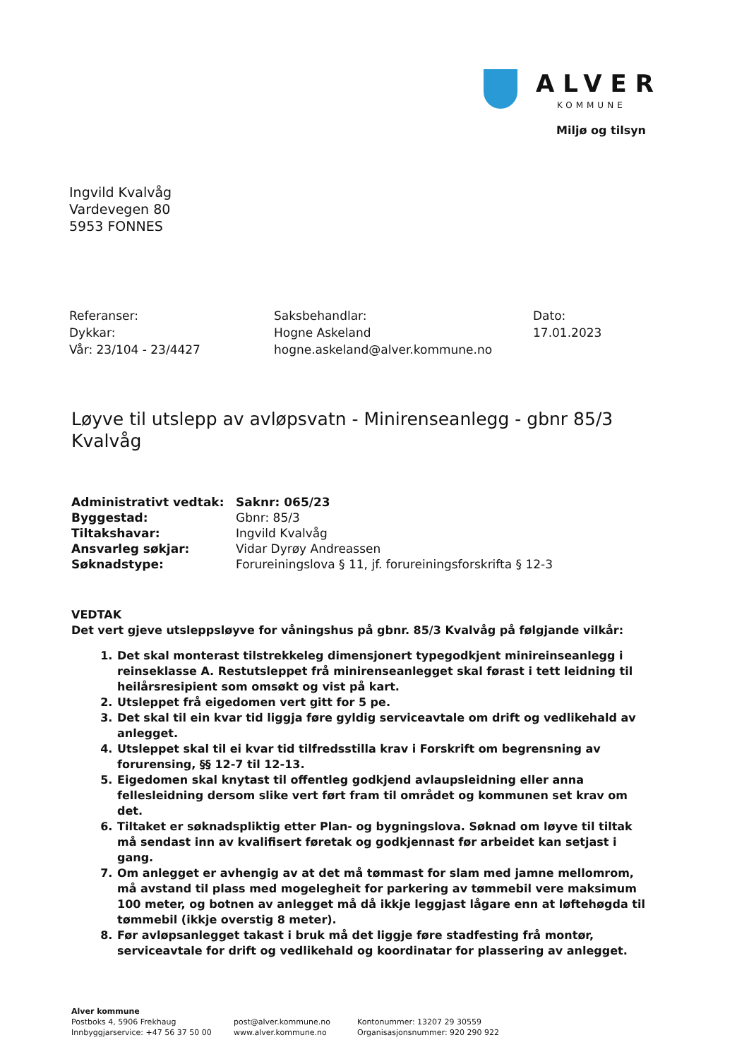ALVER
KOMMUNE
Miljø og tilsyn
Ingvild Kvalvåg
Vardevegen 80
5953 FONNES
Referanser:
Dykkar:
Vår: 23/104 - 23/4427
Saksbehandlar:
Hogne Askeland
hogne.askeland@alver.kommune.no
Dato:
17.01.2023
Løyve til utslepp av avløpsvatn - Minirenseanlegg - gbnr 85/3 Kvalvåg
| Administrativt vedtak: | Saknr: 065/23 |
| Byggestad: | Gbnr: 85/3 |
| Tiltakshavar: | Ingvild Kvalvåg |
| Ansvarleg søkjar: | Vidar Dyrøy Andreassen |
| Søknadstype: | Forureiningslova § 11, jf. forureiningsforskrifta § 12-3 |
VEDTAK
Det vert gjeve utsleppsløyve for våningshus på gbnr. 85/3 Kvalvåg på følgjande vilkår:
1. Det skal monterast tilstrekkeleg dimensjonert typegodkjent minireinseanlegg i reinseklasse A. Restutsleppet frå minirenseanlegget skal førast i tett leidning til heilårsresipient som omsøkt og vist på kart.
2. Utsleppet frå eigedomen vert gitt for 5 pe.
3. Det skal til ein kvar tid liggja føre gyldig serviceavtale om drift og vedlikehald av anlegget.
4. Utsleppet skal til ei kvar tid tilfredsstilla krav i Forskrift om begrensning av forurensing, §§ 12-7 til 12-13.
5. Eigedomen skal knytast til offentleg godkjend avlaupsleidning eller anna fellesleidning dersom slike vert ført fram til området og kommunen set krav om det.
6. Tiltaket er søknadspliktig etter Plan- og bygningslova. Søknad om løyve til tiltak må sendast inn av kvalifisert føretak og godkjennast før arbeidet kan setjast i gang.
7. Om anlegget er avhengig av at det må tømmast for slam med jamne mellomrom, må avstand til plass med mogelegheit for parkering av tømmebil vere maksimum 100 meter, og botnen av anlegget må då ikkje leggjast lågare enn at løftehøgda til tømmebil (ikkje overstig 8 meter).
8. Før avløpsanlegget takast i bruk må det liggje føre stadfesting frå montør, serviceavtale for drift og vedlikehald og koordinatar for plassering av anlegget.
Alver kommune
Postboks 4, 5906 Frekhaug
Innbyggjarservice: +47 56 37 50 00
post@alver.kommune.no
www.alver.kommune.no
Kontonummer: 13207 29 30559
Organisasjonsnummer: 920 290 922